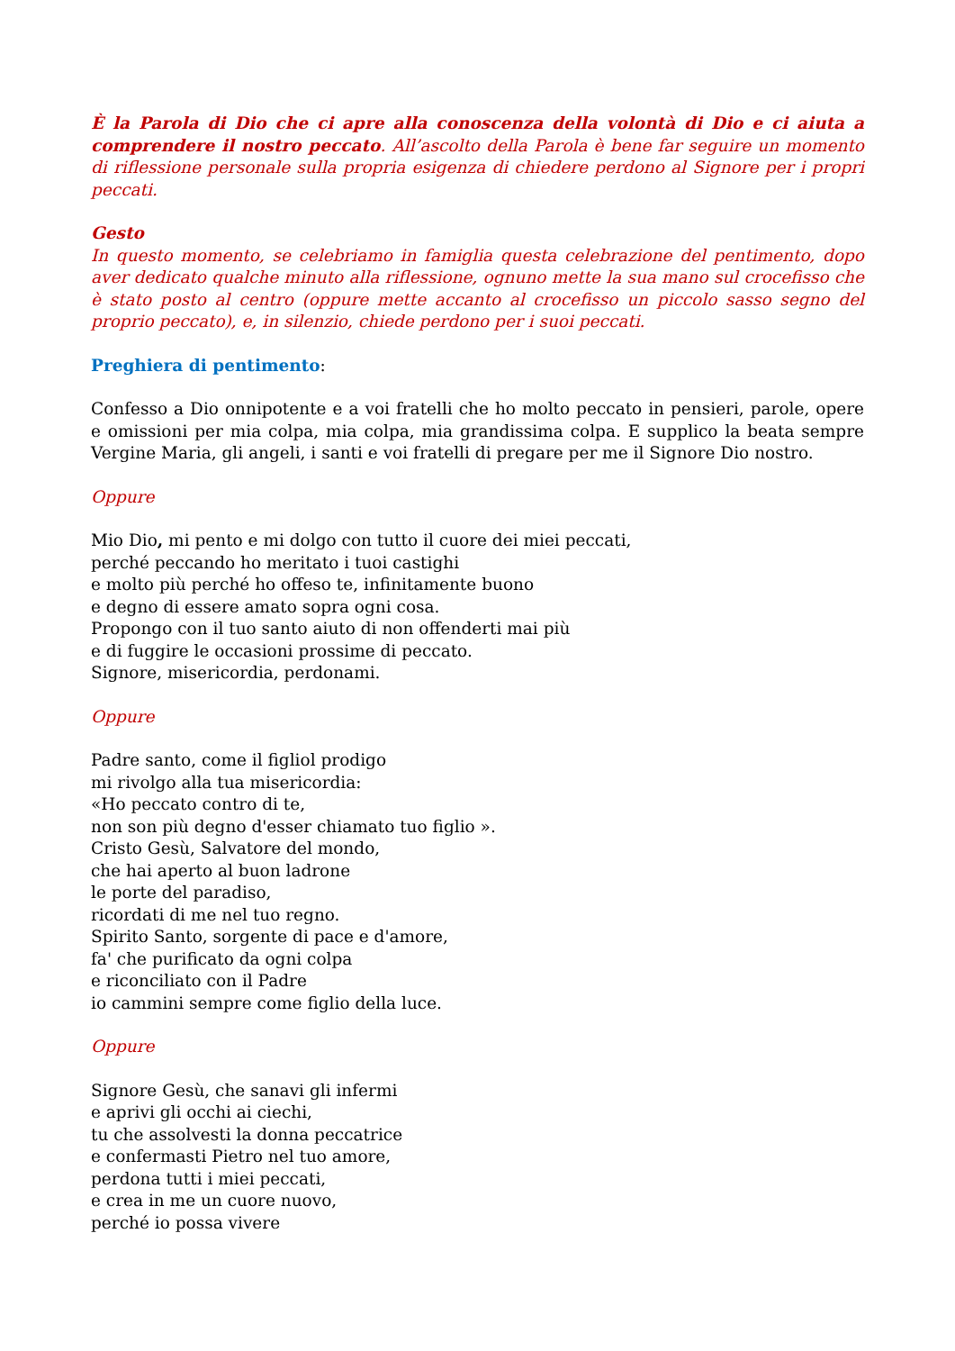È la Parola di Dio che ci apre alla conoscenza della volontà di Dio e ci aiuta a comprendere il nostro peccato. All’ascolto della Parola è bene far seguire un momento di riflessione personale sulla propria esigenza di chiedere perdono al Signore per i propri peccati.
Gesto
In questo momento, se celebriamo in famiglia questa celebrazione del pentimento, dopo aver dedicato qualche minuto alla riflessione, ognuno mette la sua mano sul crocefisso che è stato posto al centro (oppure mette accanto al crocefisso un piccolo sasso segno del proprio peccato), e, in silenzio, chiede perdono per i suoi peccati.
Preghiera di pentimento:
Confesso a Dio onnipotente e a voi fratelli che ho molto peccato in pensieri, parole, opere e omissioni per mia colpa, mia colpa, mia grandissima colpa. E supplico la beata sempre Vergine Maria, gli angeli, i santi e voi fratelli di pregare per me il Signore Dio nostro.
Oppure
Mio Dio, mi pento e mi dolgo con tutto il cuore dei miei peccati,
perché peccando ho meritato i tuoi castighi
e molto più perché ho offeso te, infinitamente buono
e degno di essere amato sopra ogni cosa.
Propongo con il tuo santo aiuto di non offenderti mai più
e di fuggire le occasioni prossime di peccato.
Signore, misericordia, perdonami.
Oppure
Padre santo, come il figliol prodigo
mi rivolgo alla tua misericordia:
«Ho peccato contro di te,
non son più degno d'esser chiamato tuo figlio ».
Cristo Gesù, Salvatore del mondo,
che hai aperto al buon ladrone
le porte del paradiso,
ricordati di me nel tuo regno.
Spirito Santo, sorgente di pace e d'amore,
fa' che purificato da ogni colpa
e riconciliato con il Padre
io cammini sempre come figlio della luce.
Oppure
Signore Gesù, che sanavi gli infermi
e aprivi gli occhi ai ciechi,
tu che assolvesti la donna peccatrice
e confermasti Pietro nel tuo amore,
perdona tutti i miei peccati,
e crea in me un cuore nuovo,
perché io possa vivere